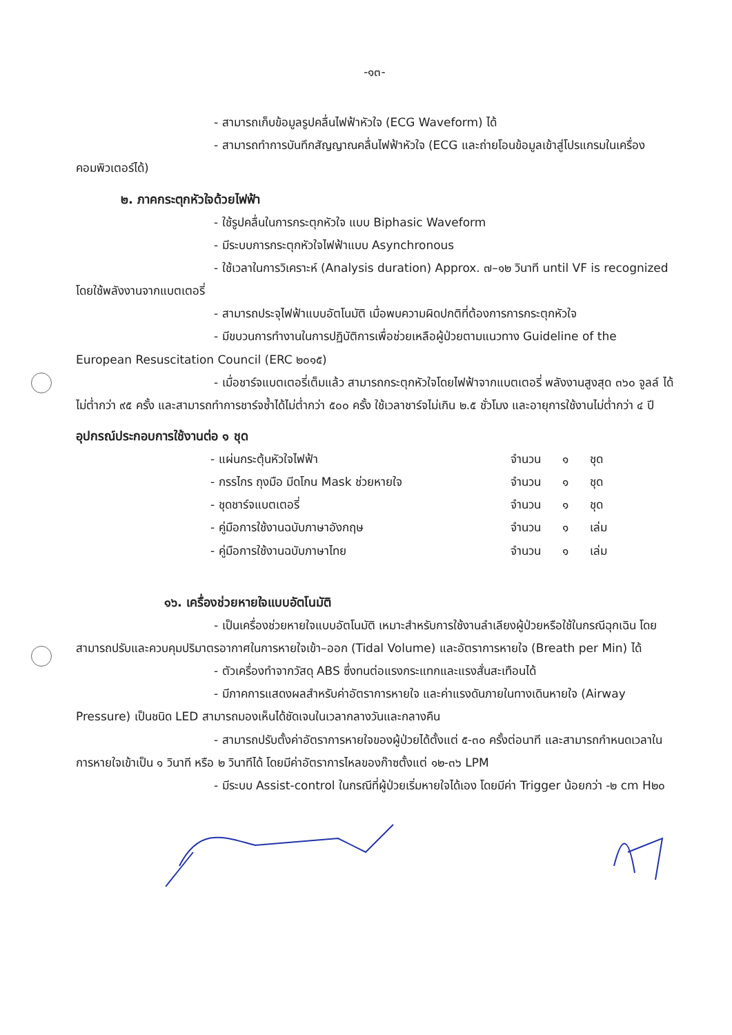-๑๓-
- สามารถเก็บข้อมูลรูปคลื่นไฟฟ้าหัวใจ (ECG Waveform) ได้
- สามารถทำการบันทึกสัญญาณคลื่นไฟฟ้าหัวใจ (ECG และถ่ายโอนข้อมูลเข้าสู่โปรแกรมในเครื่องคอมพิวเตอร์ได้)
๒. ภาคกระตุกหัวใจด้วยไฟฟ้า
- ใช้รูปคลื่นในการกระตุกหัวใจ แบบ Biphasic Waveform
- มีระบบการกระตุกหัวใจไฟฟ้าแบบ Asynchronous
- ใช้เวลาในการวิเคราะห์ (Analysis duration) Approx. ๗–๑๒ วินาที until VF is recognized โดยใช้พลังงานจากแบตเตอรี่
- สามารถประจุไฟฟ้าแบบอัตโนมัติ เมื่อพบความผิดปกติที่ต้องการการกระตุกหัวใจ
- มีขบวนการทำงานในการปฏิบัติการเพื่อช่วยเหลือผู้ป่วยตามแนวทาง Guideline of the European Resuscitation Council (ERC ๒๐๑๕)
- เมื่อชาร์จแบตเตอรี่เต็มแล้ว สามารถกระตุกหัวใจโดยไฟฟ้าจากแบตเตอรี่ พลังงานสูงสุด ๓๖๐ จูลล์ ได้ไม่ต่ำกว่า ๙๕ ครั้ง และสามารถทำการชาร์จซ้ำได้ไม่ต่ำกว่า ๕๐๐ ครั้ง ใช้เวลาชาร์จไม่เกิน ๒.๕ ชั่วโมง และอายุการใช้งานไม่ต่ำกว่า ๔ ปี
อุปกรณ์ประกอบการใช้งานต่อ ๑ ชุด
- แผ่นกระตุ้นหัวใจไฟฟ้า จำนวน ๑ ชุด
- กรรไกร ถุงมือ มีดโกน Mask ช่วยหายใจ จำนวน ๑ ชุด
- ชุดชาร์จแบตเตอรี่ จำนวน ๑ ชุด
- คู่มือการใช้งานฉบับภาษาอังกฤษ จำนวน ๑ เล่ม
- คู่มือการใช้งานฉบับภาษาไทย จำนวน ๑ เล่ม
๑๖. เครื่องช่วยหายใจแบบอัตโนมัติ
- เป็นเครื่องช่วยหายใจแบบอัตโนมัติ เหมาะสำหรับการใช้งานลำเลียงผู้ป่วยหรือใช้ในกรณีฉุกเฉิน โดยสามารถปรับและควบคุมปริมาตรอากาศในการหายใจเข้า–ออก (Tidal Volume) และอัตราการหายใจ (Breath per Min) ได้
- ตัวเครื่องทำจากวัสดุ ABS ซึ่งทนต่อแรงกระแทกและแรงสั่นสะเทือนได้
- มีภาคการแสดงผลสำหรับค่าอัตราการหายใจ และค่าแรงดันภายในทางเดินหายใจ (Airway Pressure) เป็นชนิด LED สามารถมองเห็นได้ชัดเจนในเวลากลางวันและกลางคืน
- สามารถปรับตั้งค่าอัตราการหายใจของผู้ป่วยได้ตั้งแต่ ๕-๓๐ ครั้งต่อนาที และสามารถกำหนดเวลาในการหายใจเข้าเป็น ๑ วินาที หรือ ๒ วินาทีได้ โดยมีค่าอัตราการไหลของก๊าซตั้งแต่ ๑๒-๓๖ LPM
- มีระบบ Assist-control ในกรณีที่ผู้ป่วยเริ่มหายใจได้เอง โดยมีค่า Trigger น้อยกว่า -๒ cm H๒๐